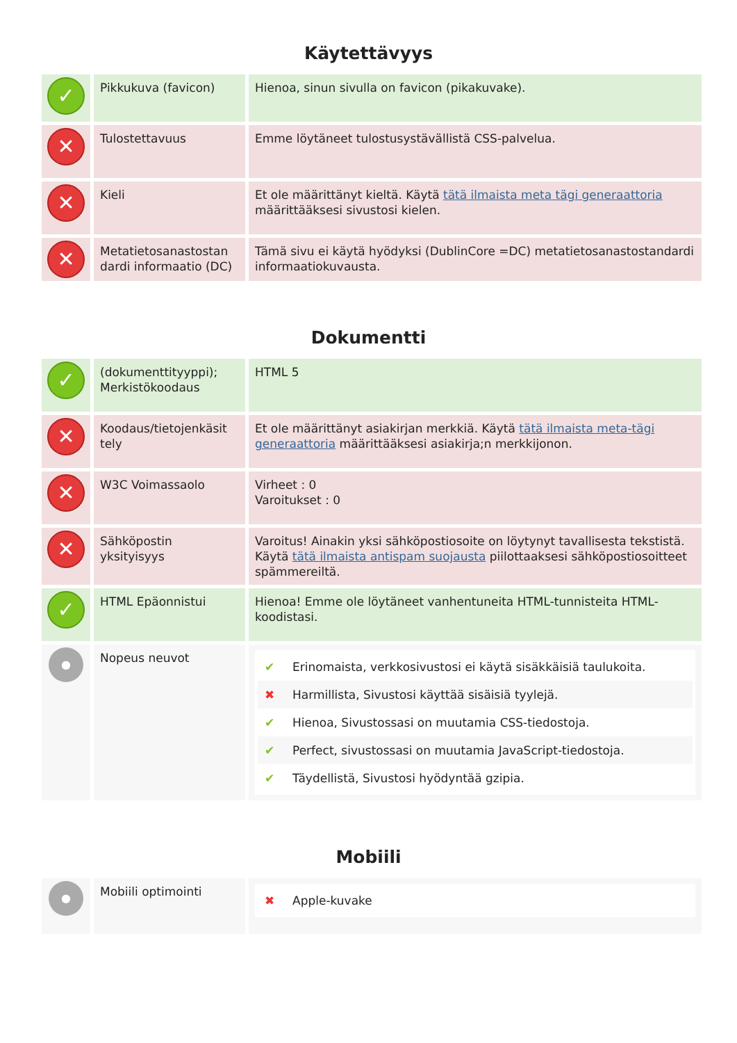Käytettävyys
| ✓ | Pikkukuva (favicon) | Hienoa, sinun sivulla on favicon (pikakuvake). |
| ✕ | Tulostettavuus | Emme löytäneet tulostusystävällistä CSS-palvelua. |
| ✕ | Kieli | Et ole määrittänyt kieltä. Käytä tätä ilmaista meta tägi generaattoria määrittääksesi sivustosi kielen. |
| ✕ | Metatietosanastostan dardi informaatio (DC) | Tämä sivu ei käytä hyödyksi (DublinCore =DC) metatietosanastostandardi informaatiokuvausta. |
Dokumentti
| ✓ | (dokumenttityyppi); Merkistökoodaus | HTML 5 |
| ✕ | Koodaus/tietojenkäsit tely | Et ole määrittänyt asiakirjan merkkiä. Käytä tätä ilmaista meta-tägi generaattoria määrittääksesi asiakirja;n merkkijonon. |
| ✕ | W3C Voimassaolo | Virheet : 0 Varoitukset : 0 |
| ✕ | Sähköpostin yksityisyys | Varoitus! Ainakin yksi sähköpostiosoite on löytynyt tavallisesta tekstistä. Käytä tätä ilmaista antispam suojausta piilottaaksesi sähköpostiosoitteet spämmereiltä. |
| ✓ | HTML Epäonnistui | Hienoa! Emme ole löytäneet vanhentuneita HTML-tunnisteita HTML-koodistasi. |
| ● | Nopeus neuvot | ✔ Erinomaista, verkkosivustosi ei käytä sisäkkäisiä taulukoita. ✖ Harmillista, Sivustosi käyttää sisäisiä tyylejä. ✔ Hienoa, Sivustossasi on muutamia CSS-tiedostoja. ✔ Perfect, sivustossasi on muutamia JavaScript-tiedostoja. ✔ Täydellistä, Sivustosi hyödyntää gzipia. |
Mobiili
| ● | Mobiili optimointi | ✖ Apple-kuvake |